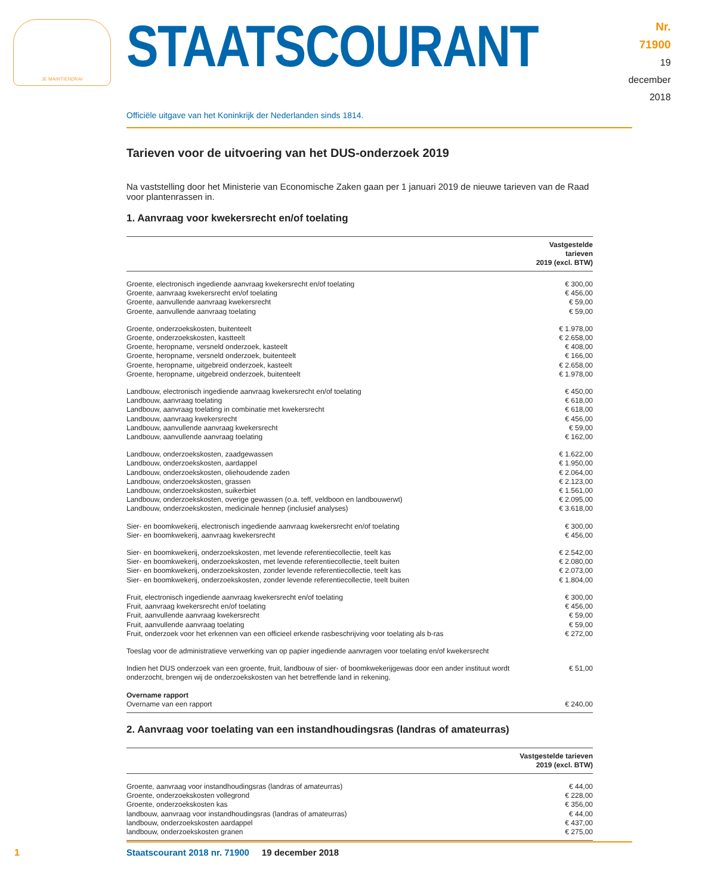JE MAINTIENDRAI
STAATSCOURANT
Nr. 71900
19 december
2018
Officiële uitgave van het Koninkrijk der Nederlanden sinds 1814.
Tarieven voor de uitvoering van het DUS-onderzoek 2019
Na vaststelling door het Ministerie van Economische Zaken gaan per 1 januari 2019 de nieuwe tarieven van de Raad voor plantenrassen in.
1. Aanvraag voor kwekersrecht en/of toelating
| | Vastgestelde tarieven 2019 (excl. BTW) |
| --- | --- |
| Groente, electronisch ingediende aanvraag kwekersrecht en/of toelating | € 300,00 |
| Groente, aanvraag kwekersrecht en/of toelating | € 456,00 |
| Groente, aanvullende aanvraag kwekersrecht | € 59,00 |
| Groente, aanvullende aanvraag toelating | € 59,00 |
| Groente, onderzoekskosten, buitenteelt | € 1.978,00 |
| Groente, onderzoekskosten, kastteelt | € 2.658,00 |
| Groente, heropname, versneld onderzoek, kasteelt | € 408,00 |
| Groente, heropname, versneld onderzoek, buitenteelt | € 166,00 |
| Groente, heropname, uitgebreid onderzoek, kasteelt | € 2.658,00 |
| Groente, heropname, uitgebreid onderzoek, buitenteelt | € 1.978,00 |
| Landbouw, electronisch ingediende aanvraag kwekersrecht en/of toelating | € 450,00 |
| Landbouw, aanvraag toelating | € 618,00 |
| Landbouw, aanvraag toelating in combinatie met kwekersrecht | € 618,00 |
| Landbouw, aanvraag kwekersrecht | € 456,00 |
| Landbouw, aanvullende aanvraag kwekersrecht | € 59,00 |
| Landbouw, aanvullende aanvraag toelating | € 162,00 |
| Landbouw, onderzoekskosten, zaadgewassen | € 1.622,00 |
| Landbouw, onderzoekskosten, aardappel | € 1.950,00 |
| Landbouw, onderzoekskosten, oliehoudende zaden | € 2.064,00 |
| Landbouw, onderzoekskosten, grassen | € 2.123,00 |
| Landbouw, onderzoekskosten, suikerbiet | € 1.561,00 |
| Landbouw, onderzoekskosten, overige gewassen (o.a. teff, veldboon en landbouwerwt) | € 2.095,00 |
| Landbouw, onderzoekskosten, medicinale hennep (inclusief analyses) | € 3.618,00 |
| Sier- en boomkwekerij, electronisch ingediende aanvraag kwekersrecht en/of toelating | € 300,00 |
| Sier- en boomkwekerij, aanvraag kwekersrecht | € 456,00 |
| Sier- en boomkwekerij, onderzoekskosten, met levende referentiecollectie, teelt kas | € 2.542,00 |
| Sier- en boomkwekerij, onderzoekskosten, met levende referentiecollectie, teelt buiten | € 2.080,00 |
| Sier- en boomkwekerij, onderzoekskosten, zonder levende referentiecollectie, teelt kas | € 2.073,00 |
| Sier- en boomkwekerij, onderzoekskosten, zonder levende referentiecollectie, teelt buiten | € 1.804,00 |
| Fruit, electronisch ingediende aanvraag kwekersrecht en/of toelating | € 300,00 |
| Fruit, aanvraag kwekersrecht en/of toelating | € 456,00 |
| Fruit, aanvullende aanvraag kwekersrecht | € 59,00 |
| Fruit, aanvullende aanvraag toelating | € 59,00 |
| Fruit, onderzoek voor het erkennen van een officieel erkende rasbeschrijving voor toelating als b-ras | € 272,00 |
| Toeslag voor de administratieve verwerking van op papier ingediende aanvragen voor toelating en/of kwekersrecht | |
| Indien het DUS onderzoek van een groente, fruit, landbouw of sier- of boomkwekerijgewas door een ander instituut wordt onderzocht, brengen wij de onderzoekskosten van het betreffende land in rekening. | € 51,00 |
| Overname rapport | |
| Overname van een rapport | € 240,00 |
2. Aanvraag voor toelating van een instandhoudingsras (landras of amateurras)
| | Vastgestelde tarieven 2019 (excl. BTW) |
| --- | --- |
| Groente, aanvraag voor instandhoudingsras (landras of amateurras) | € 44,00 |
| Groente, onderzoekskosten vollegrond | € 228,00 |
| Groente, onderzoekskosten kas | € 356,00 |
| landbouw, aanvraag voor instandhoudingsras (landras of amateurras) | € 44,00 |
| landbouw, onderzoekskosten aardappel | € 437,00 |
| landbouw, onderzoekskosten granen | € 275,00 |
1
Staatscourant 2018 nr. 71900 19 december 2018